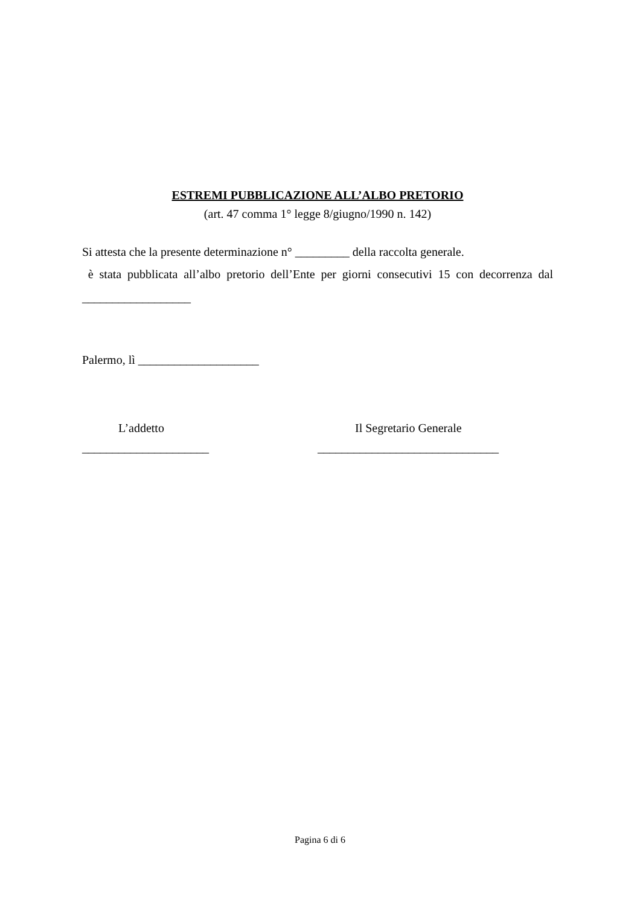ESTREMI PUBBLICAZIONE ALL’ALBO PRETORIO
(art. 47 comma 1° legge 8/giugno/1990 n. 142)
Si attesta che la presente determinazione n° _________ della raccolta generale.
è stata pubblicata all’albo pretorio dell’Ente per giorni consecutivi 15 con decorrenza dal
__________________
Palermo, lì ____________________
L’addetto
_____________________
Il Segretario Generale
______________________________
Pagina 6 di 6